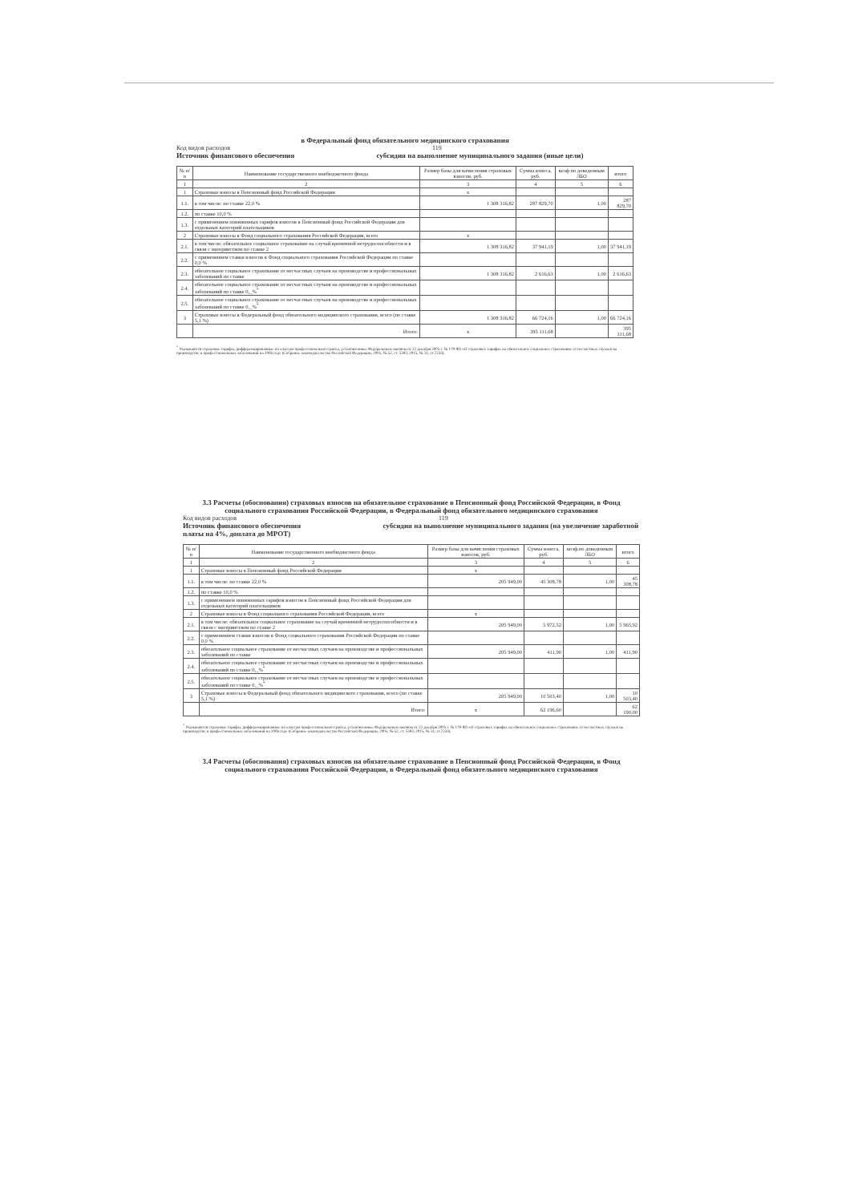в Федеральный фонд обязательного медицинского страхования
Код видов расходов 119
Источник финансового обеспечения субсидия на выполнение муниципального задания (иные цели)
| № п/п | Наименование государственного внебюджетного фонда | Размер базы для начисления страховых взносов, руб. | Сумма взноса, руб. | коэф по доведенным ЛБО | итого |
| --- | --- | --- | --- | --- | --- |
| 1 | 2 | 3 | 4 | 5 | 6 |
| 1 | Страховые взносы в Пенсионный фонд Российской Федерации | x | | | |
| 1.1. | в том числе: по ставке 22,0 % | 1 308 316,82 | 287 829,70 | 1,00 | 287 829,70 |
| 1.2. | по ставке 10,0 % | | | | |
| 1.3. | с применением пониженных тарифов взносов в Пенсионный фонд Российской Федерации для отдельных категорий плательщиков | | | | |
| 2 | Страховые взносы в Фонд социального страхования Российской Федерации, всего | x | | | |
| 2.1. | в том числе: обязательное социальное страхование на случай временной нетрудоспособности и в связи с материнством по ставке 2 | 1 308 316,82 | 37 941,19 | 1,00 | 37 941,19 |
| 2.2. | с применением ставки взносов в Фонд социального страхования Российской Федерации по ставке 0,0 % | | | | |
| 2.3. | обязательное социальное страхование от несчастных случаев на производстве и профессиональных заболеваний по ставке | 1 308 316,82 | 2 616,63 | 1,00 | 2 616,63 |
| 2.4. | обязательное социальное страхование от несчастных случаев на производстве и профессиональных заболеваний по ставке 0,_%<sup>*</sup> | | | | |
| 2.5. | обязательное социальное страхование от несчастных случаев на производстве и профессиональных заболеваний по ставке 0,_%<sup>*</sup> | | | | |
| 3 | Страховые взносы в Федеральный фонд обязательного медицинского страхования, всего (по ставке 5,1 %) | 1 308 316,82 | 66 724,16 | 1,00 | 66 724,16 |
| | Итого: | x | 395 111,68 | | 395 111,68 |
<sup>*</sup> Указываются страховые тарифы, дифференцированные по классам профессионального риска, установленные Федеральным законом от 22 декабря 2005 г. № 179-ФЗ «О страховых тарифах на обязательное социальное страхование от несчастных случаев на производстве и профессиональных заболеваний на 2006 год» (Собрание законодательства Российской Федерации, 2005, № 52, ст. 5592; 2015, № 51, ст.7233).
3.3 Расчеты (обоснования) страховых взносов на обязательное страхование в Пенсионный фонд Российской Федерации, в Фонд социального страхования Российской Федерации, в Федеральный фонд обязательного медицинского страхования
Код видов расходов 119
Источник финансового обеспечения субсидия на выполнение муниципального задания (на увеличение заработной платы на 4%, доплата до МРОТ)
| № п/п | Наименование государственного внебюджетного фонда | Размер базы для начисления страховых взносов, руб. | Сумма взноса, руб. | коэф.по доведенным ЛБО | итого |
| --- | --- | --- | --- | --- | --- |
| 1 | 2 | 3 | 4 | 5 | 6 |
| 1 | Страховые взносы в Пенсионный фонд Российской Федерации | x | | | |
| 1.1. | в том числе: по ставке 22,0 % | 205 949,00 | 45 308,78 | 1,00 | 45 308,78 |
| 1.2. | по ставке 10,0 % | | | | |
| 1.3. | с применением пониженных тарифов взносов в Пенсионный фонд Российской Федерации для отдельных категорий плательщиков | | | | |
| 2 | Страховые взносы в Фонд социального страхования Российской Федерации, всего | x | | | |
| 2.1. | в том числе: обязательное социальное страхование на случай временной нетрудоспособности и в связи с материнством по ставке 2 | 205 949,00 | 5 972,52 | 1,00 | 5 965,92 |
| 2.2. | с применением ставки взносов в Фонд социального страхования Российской Федерации по ставке 0,0 % | | | | |
| 2.3. | обязательное социальное страхование от несчастных случаев на производстве и профессиональных заболеваний по ставке | 205 949,00 | 411,90 | 1,00 | 411,90 |
| 2.4. | обязательное социальное страхование от несчастных случаев на производстве и профессиональных заболеваний по ставке 0,_%<sup>*</sup> | | | | |
| 2.5. | обязательное социальное страхование от несчастных случаев на производстве и профессиональных заболеваний по ставке 0,_%<sup>*</sup> | | | | |
| 3 | Страховые взносы в Федеральный фонд обязательного медицинского страхования, всего (по ставке 5,1 %) | 205 949,00 | 10 503,40 | 1,00 | 10 503,40 |
| | Итого: | x | 62 196,60 | | 62 190,00 |
<sup>*</sup> Указываются страховые тарифы, дифференцированные по классам профессионального риска, установленные Федеральным законом от 22 декабря 2005 г. № 179-ФЗ «О страховых тарифах на обязательное социальное страхование от несчастных случаев на производстве и профессиональных заболеваний на 2006 год» (Собрание законодательства Российской Федерации, 2005, № 52, ст. 5592; 2015, № 51, ст.7233).
3.4 Расчеты (обоснования) страховых взносов на обязательное страхование в Пенсионный фонд Российской Федерации, в Фонд социального страхования Российской Федерации, в Федеральный фонд обязательного медицинского страхования